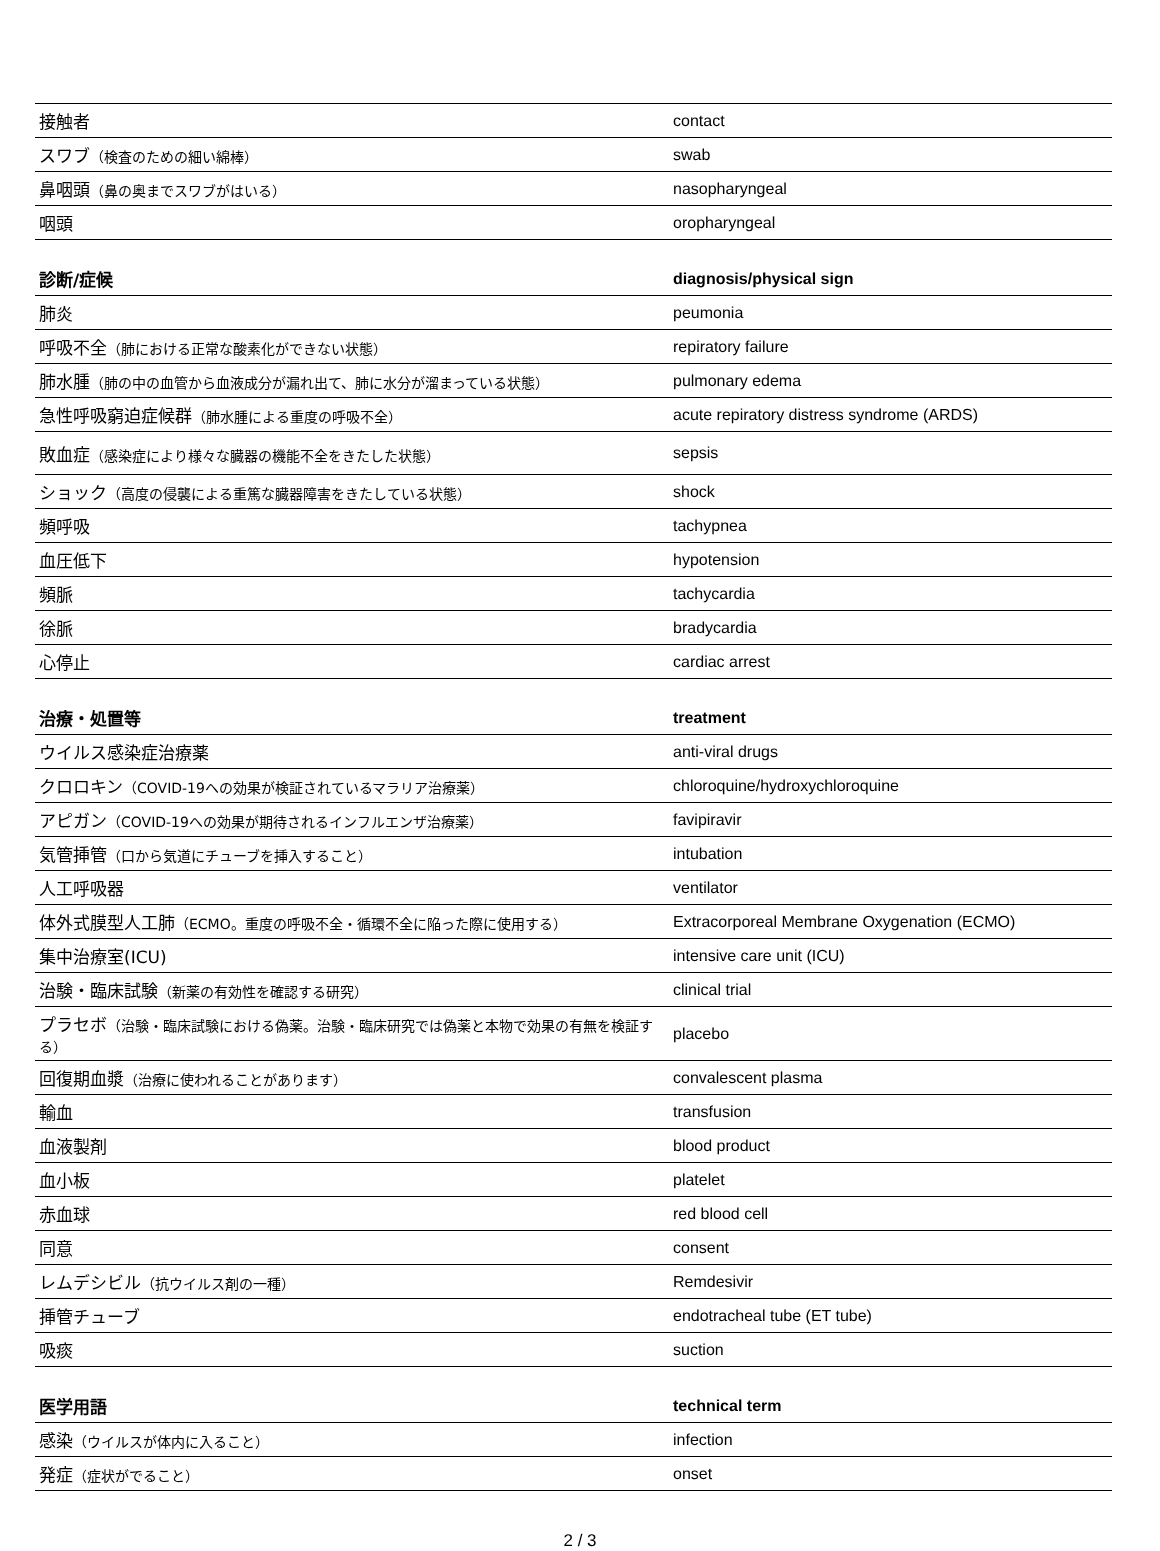| 接触者 | contact |
| スワブ （検査のための細い綿棒） | swab |
| 鼻咽頭 （鼻の奥までスワブがはいる） | nasopharyngeal |
| 咽頭 | oropharyngeal |
| 診断/症候 | diagnosis/physical sign |
| --- | --- |
| 肺炎 | peumonia |
| 呼吸不全 （肺における正常な酸素化ができない状態） | repiratory failure |
| 肺水腫 （肺の中の血管から血液成分が漏れ出て、肺に水分が溜まっている状態） | pulmonary edema |
| 急性呼吸窮迫症候群 （肺水腫による重度の呼吸不全） | acute repiratory distress syndrome (ARDS) |
| 敗血症 （感染症により様々な臓器の機能不全をきたした状態） | sepsis |
| ショック （高度の侵襲による重篤な臓器障害をきたしている状態） | shock |
| 頻呼吸 | tachypnea |
| 血圧低下 | hypotension |
| 頻脈 | tachycardia |
| 徐脈 | bradycardia |
| 心停止 | cardiac arrest |
| 治療・処置等 | treatment |
| --- | --- |
| ウイルス感染症治療薬 | anti-viral drugs |
| クロロキン （COVID-19への効果が検証されているマラリア治療薬） | chloroquine/hydroxychloroquine |
| アピガン （COVID-19への効果が期待されるインフルエンザ治療薬） | favipiravir |
| 気管挿管 （口から気道にチューブを挿入すること） | intubation |
| 人工呼吸器 | ventilator |
| 体外式膜型人工肺 （ECMO。重度の呼吸不全・循環不全に陥った際に使用する） | Extracorporeal Membrane Oxygenation (ECMO) |
| 集中治療室(ICU) | intensive care unit (ICU) |
| 治験・臨床試験 （新薬の有効性を確認する研究） | clinical trial |
| プラセボ （治験・臨床試験における偽薬。治験・臨床研究では偽薬と本物で効果の有無を検証する） | placebo |
| 回復期血漿 （治療に使われることがあります） | convalescent plasma |
| 輸血 | transfusion |
| 血液製剤 | blood product |
| 血小板 | platelet |
| 赤血球 | red blood cell |
| 同意 | consent |
| レムデシビル （抗ウイルス剤の一種） | Remdesivir |
| 挿管チューブ | endotracheal tube (ET tube) |
| 吸痰 | suction |
| 医学用語 | technical term |
| --- | --- |
| 感染 （ウイルスが体内に入ること） | infection |
| 発症 （症状がでること） | onset |
2 / 3